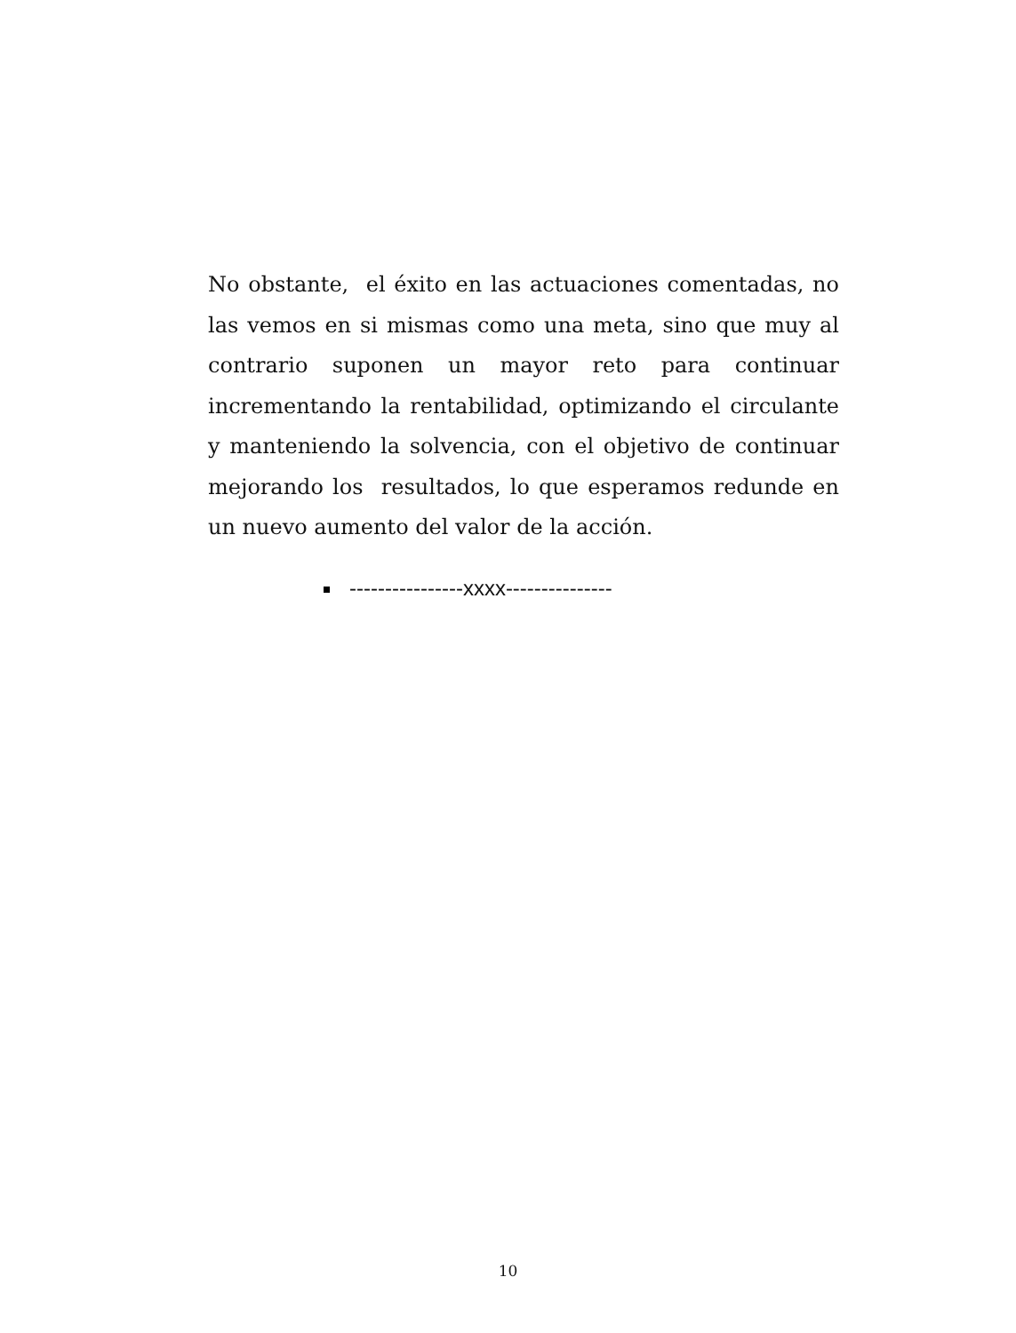No obstante, el éxito en las actuaciones comentadas, no las vemos en si mismas como una meta, sino que muy al contrario suponen un mayor reto para continuar incrementando la rentabilidad, optimizando el circulante y manteniendo la solvencia, con el objetivo de continuar mejorando los resultados, lo que esperamos redunde en un nuevo aumento del valor de la acción.
----------------xxxx---------------
10